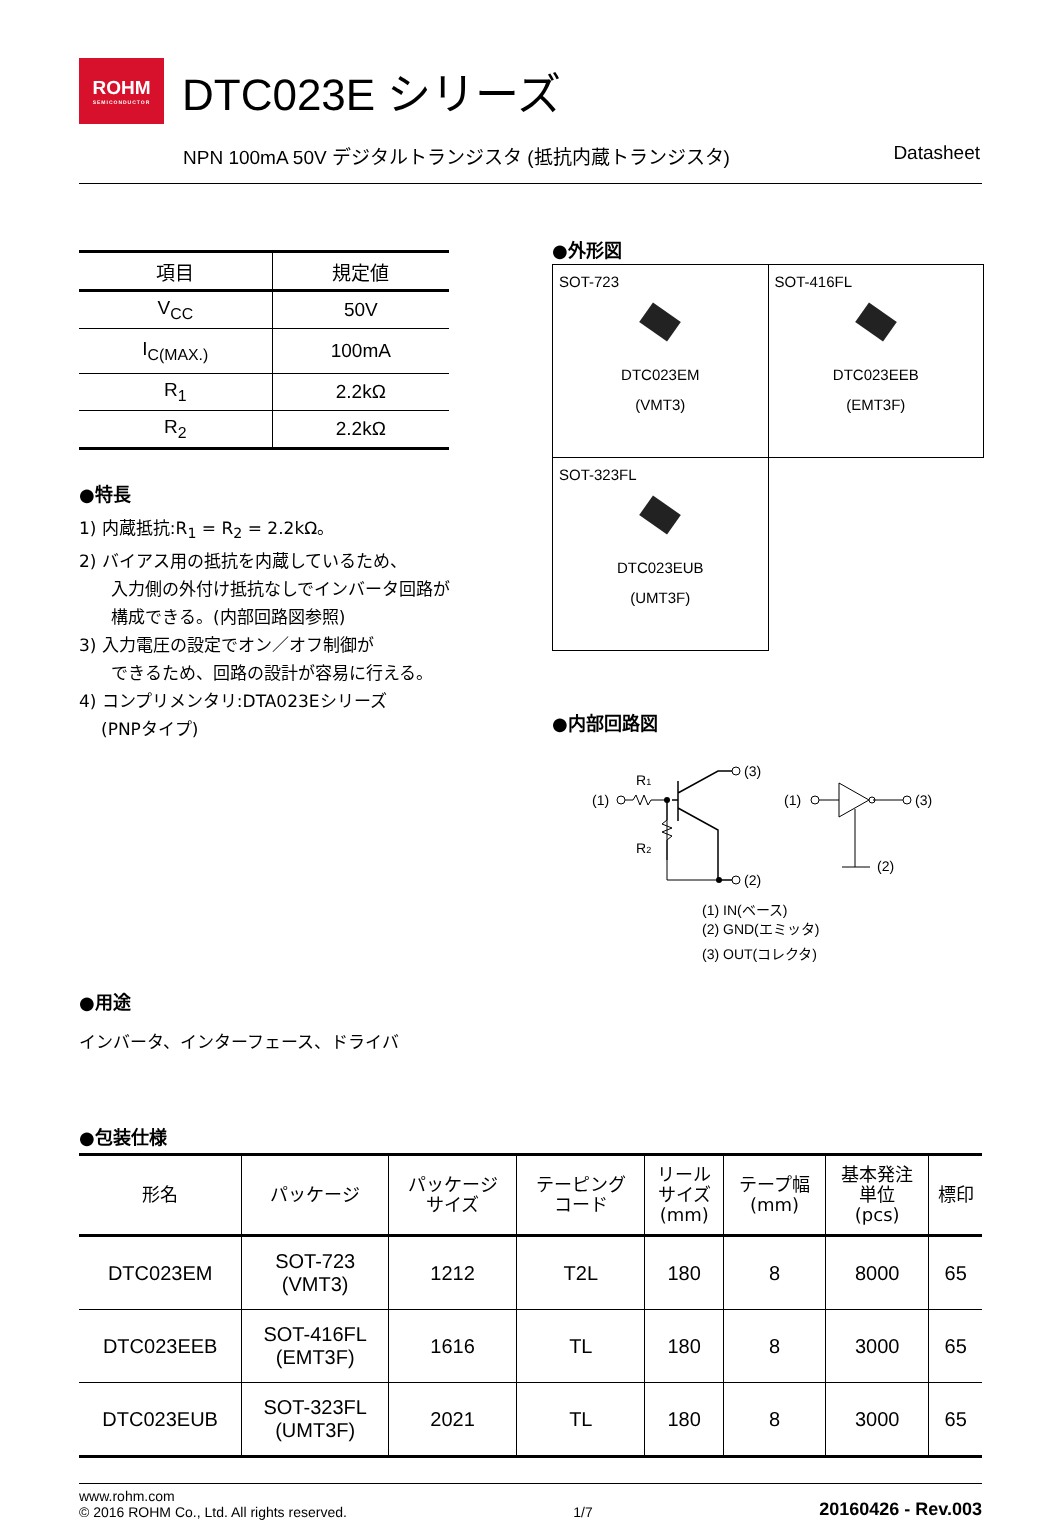ROHM
SEMICONDUCTOR
DTC023E シリーズ
NPN 100mA 50V デジタルトランジスタ (抵抗内蔵トランジスタ) Datasheet
| 項目 | 規定値 |
| --- | --- |
| V<sub>CC</sub> | 50V |
| I<sub>C(MAX.)</sub> | 100mA |
| R<sub>1</sub> | 2.2kΩ |
| R<sub>2</sub> | 2.2kΩ |
●特長
1) 内蔵抵抗:R<sub>1</sub> = R<sub>2</sub> = 2.2kΩ。
2) バイアス用の抵抗を内蔵しているため、
入力側の外付け抵抗なしでインバータ回路が
構成できる。(内部回路図参照)
3) 入力電圧の設定でオン／オフ制御が
できるため、回路の設計が容易に行える。
4) コンプリメンタリ:DTA023Eシリーズ
(PNPタイプ)
●用途
インバータ、インターフェース、ドライバ
●外形図
| SOT-723 DTC023EM (VMT3) | SOT-416FL DTC023EEB (EMT3F) |
| SOT-323FL DTC023EUB (UMT3F) | |
●内部回路図
(1)
R1
R2
(3)
(2)
(1)
(3)
(2)
(1) IN(ベース)
(2) GND(エミッタ)
(3) OUT(コレクタ)
●包装仕様
| 形名 | パッケージ | パッケージ サイズ | テーピング コード | リール サイズ (mm) | テープ幅 (mm) | 基本発注 単位 (pcs) | 標印 |
| --- | --- | --- | --- | --- | --- | --- | --- |
| DTC023EM | SOT-723 (VMT3) | 1212 | T2L | 180 | 8 | 8000 | 65 |
| DTC023EEB | SOT-416FL (EMT3F) | 1616 | TL | 180 | 8 | 3000 | 65 |
| DTC023EUB | SOT-323FL (UMT3F) | 2021 | TL | 180 | 8 | 3000 | 65 |
www.rohm.com
© 2016 ROHM Co., Ltd. All rights reserved.
1/7
20160426 - Rev.003